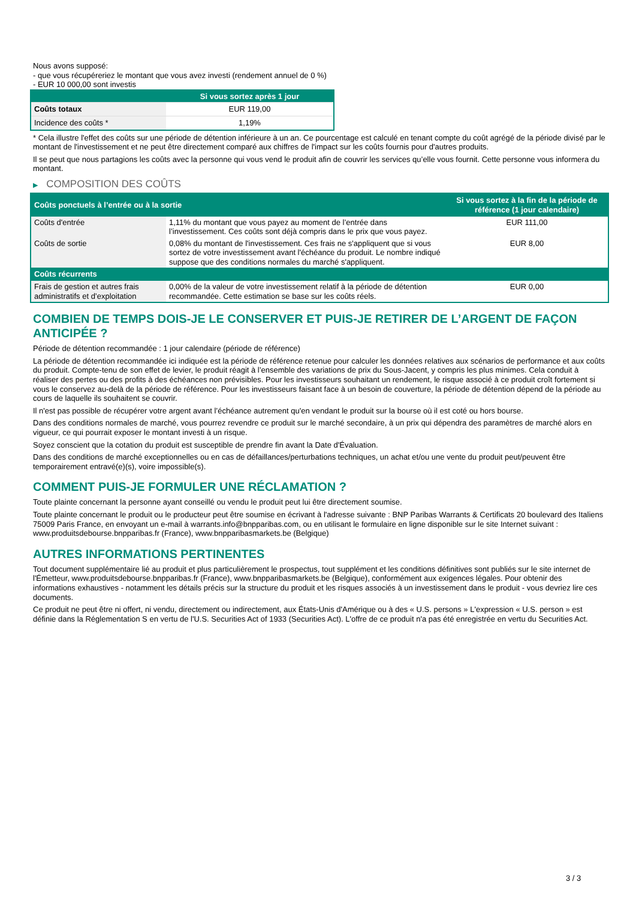Nous avons supposé:
- que vous récupéreriez le montant que vous avez investi (rendement annuel de 0 %)
- EUR 10 000,00 sont investis
| | Si vous sortez après 1 jour |
| --- | --- |
| Coûts totaux | EUR 119,00 |
| Incidence des coûts * | 1,19% |
* Cela illustre l'effet des coûts sur une période de détention inférieure à un an. Ce pourcentage est calculé en tenant compte du coût agrégé de la période divisé par le montant de l'investissement et ne peut être directement comparé aux chiffres de l'impact sur les coûts fournis pour d'autres produits.
Il se peut que nous partagions les coûts avec la personne qui vous vend le produit afin de couvrir les services qu’elle vous fournit. Cette personne vous informera du montant.
▶ COMPOSITION DES COÛTS
| Coûts ponctuels à l’entrée ou à la sortie | | Si vous sortez à la fin de la période de référence (1 jour calendaire) |
| --- | --- | --- |
| Coûts d'entrée | 1,11% du montant que vous payez au moment de l’entrée dans l’investissement. Ces coûts sont déjà compris dans le prix que vous payez. | EUR 111,00 |
| Coûts de sortie | 0,08% du montant de l'investissement. Ces frais ne s'appliquent que si vous sortez de votre investissement avant l'échéance du produit. Le nombre indiqué suppose que des conditions normales du marché s'appliquent. | EUR 8,00 |
| Coûts récurrents | | |
| Frais de gestion et autres frais administratifs et d’exploitation | 0,00% de la valeur de votre investissement relatif à la période de détention recommandée. Cette estimation se base sur les coûts réels. | EUR 0,00 |
COMBIEN DE TEMPS DOIS-JE LE CONSERVER ET PUIS-JE RETIRER DE L’ARGENT DE FAÇON ANTICIPÉE ?
Période de détention recommandée : 1 jour calendaire (période de référence)
La période de détention recommandée ici indiquée est la période de référence retenue pour calculer les données relatives aux scénarios de performance et aux coûts du produit. Compte-tenu de son effet de levier, le produit réagit à l’ensemble des variations de prix du Sous-Jacent, y compris les plus minimes. Cela conduit à réaliser des pertes ou des profits à des échéances non prévisibles. Pour les investisseurs souhaitant un rendement, le risque associé à ce produit croît fortement si vous le conservez au-delà de la période de référence. Pour les investisseurs faisant face à un besoin de couverture, la période de détention dépend de la période au cours de laquelle ils souhaitent se couvrir.
Il n'est pas possible de récupérer votre argent avant l’échéance autrement qu'en vendant le produit sur la bourse où il est coté ou hors bourse.
Dans des conditions normales de marché, vous pourrez revendre ce produit sur le marché secondaire, à un prix qui dépendra des paramètres de marché alors en vigueur, ce qui pourrait exposer le montant investi à un risque.
Soyez conscient que la cotation du produit est susceptible de prendre fin avant la Date d'Évaluation.
Dans des conditions de marché exceptionnelles ou en cas de défaillances/perturbations techniques, un achat et/ou une vente du produit peut/peuvent être temporairement entravé(e)(s), voire impossible(s).
COMMENT PUIS-JE FORMULER UNE RÉCLAMATION ?
Toute plainte concernant la personne ayant conseillé ou vendu le produit peut lui être directement soumise.
Toute plainte concernant le produit ou le producteur peut être soumise en écrivant à l'adresse suivante : BNP Paribas Warrants & Certificats 20 boulevard des Italiens 75009 Paris France, en envoyant un e-mail à warrants.info@bnpparibas.com, ou en utilisant le formulaire en ligne disponible sur le site Internet suivant : www.produitsdebourse.bnpparibas.fr (France), www.bnpparibasmarkets.be (Belgique)
AUTRES INFORMATIONS PERTINENTES
Tout document supplémentaire lié au produit et plus particulièrement le prospectus, tout supplément et les conditions définitives sont publiés sur le site internet de l'Émetteur, www.produitsdebourse.bnpparibas.fr (France), www.bnpparibasmarkets.be (Belgique), conformément aux exigences légales. Pour obtenir des informations exhaustives - notamment les détails précis sur la structure du produit et les risques associés à un investissement dans le produit - vous devriez lire ces documents.
Ce produit ne peut être ni offert, ni vendu, directement ou indirectement, aux États-Unis d'Amérique ou à des « U.S. persons » L'expression « U.S. person » est définie dans la Réglementation S en vertu de l'U.S. Securities Act of 1933 (Securities Act). L'offre de ce produit n'a pas été enregistrée en vertu du Securities Act.
3 / 3